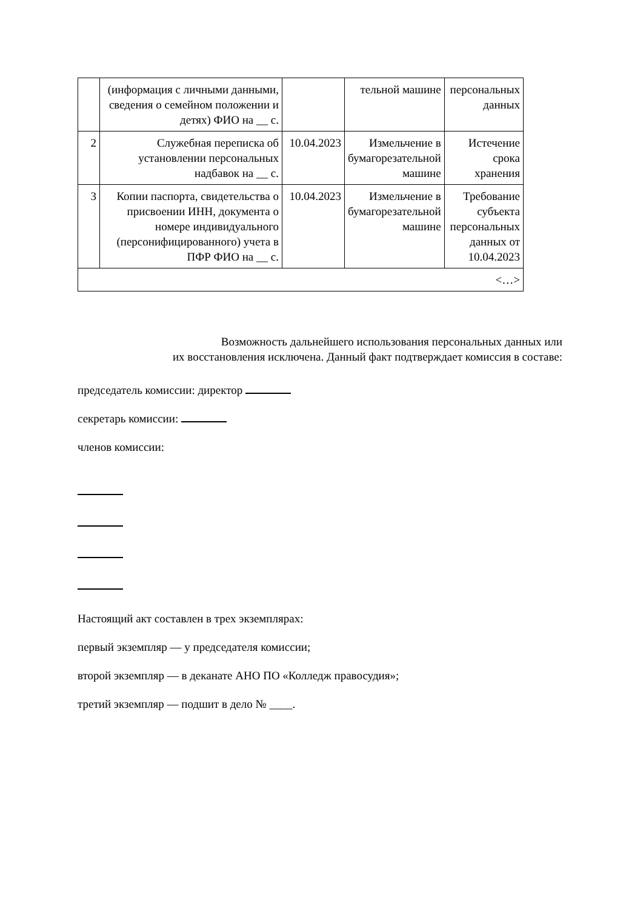| | (информация с личными данными, сведения о семейном положении и детях) ФИО на __ с. | | тельной машине | персональных данных |
| 2 | Служебная переписка об установлении персональных надбавок на __ с. | 10.04.2023 | Измельчение в бумагорезательной машине | Истечение срока хранения |
| 3 | Копии паспорта, свидетельства о присвоении ИНН, документа о номере индивидуального (персонифицированного) учета в ПФР ФИО на __ с. | 10.04.2023 | Измельчение в бумагорезательной машине | Требование субъекта персональных данных от 10.04.2023 |
| <…> | | | | |
Возможность дальнейшего использования персональных данных или
их восстановления исключена. Данный факт подтверждает комиссия в составе:
председатель комиссии: директор
секретарь комиссии:
членов комиссии:
Настоящий акт составлен в трех экземплярах:
первый экземпляр — у председателя комиссии;
второй экземпляр — в деканате АНО ПО «Колледж правосудия»;
третий экземпляр — подшит в дело № ____.